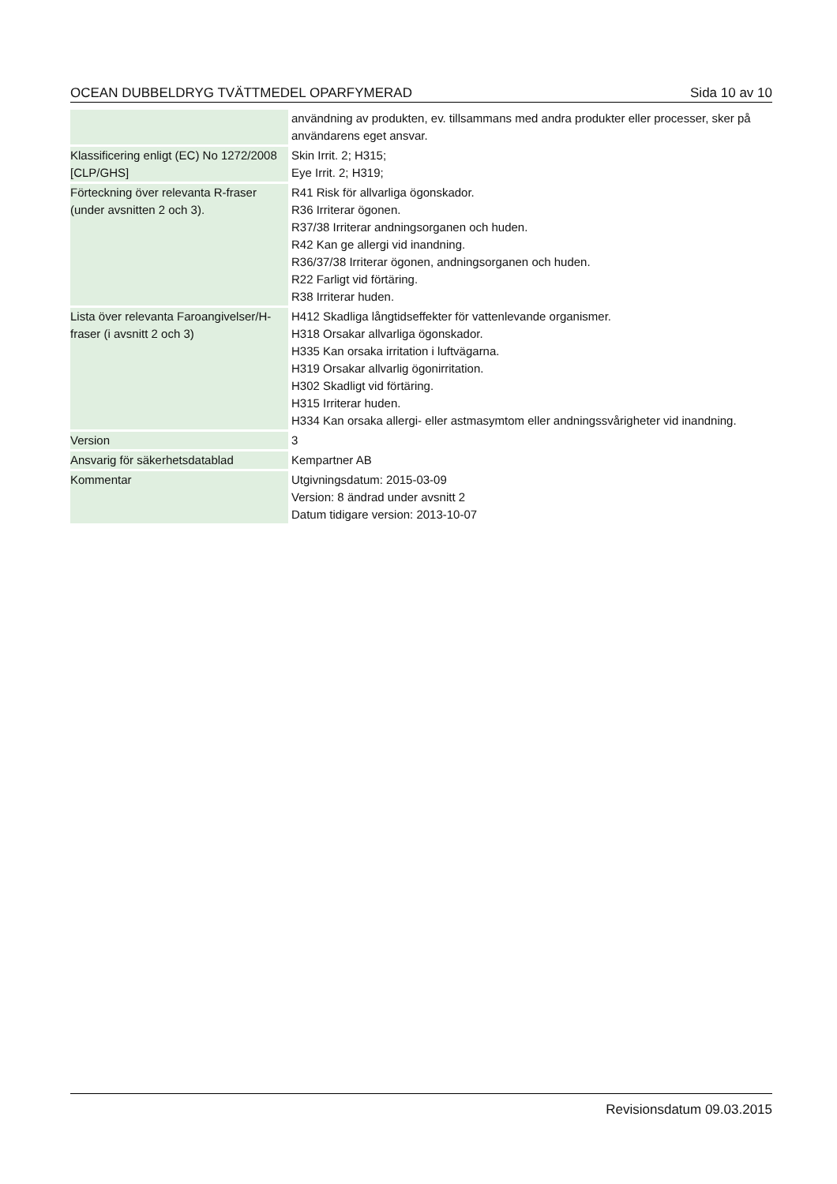OCEAN DUBBELDRYG TVÄTTMEDEL OPARFYMERAD Sida 10 av 10
| | användning av produkten, ev. tillsammans med andra produkter eller processer, sker på användarens eget ansvar. |
| Klassificering enligt (EC) No 1272/2008 [CLP/GHS] | Skin Irrit. 2; H315; Eye Irrit. 2; H319; |
| Förteckning över relevanta R-fraser (under avsnitten 2 och 3). | R41 Risk för allvarliga ögonskador. R36 Irriterar ögonen. R37/38 Irriterar andningsorganen och huden. R42 Kan ge allergi vid inandning. R36/37/38 Irriterar ögonen, andningsorganen och huden. R22 Farligt vid förtäring. R38 Irriterar huden. |
| Lista över relevanta Faroangivelser/H-fraser (i avsnitt 2 och 3) | H412 Skadliga långtidseffekter för vattenlevande organismer. H318 Orsakar allvarliga ögonskador. H335 Kan orsaka irritation i luftvägarna. H319 Orsakar allvarlig ögonirritation. H302 Skadligt vid förtäring. H315 Irriterar huden. H334 Kan orsaka allergi- eller astmasymtom eller andningssvårigheter vid inandning. |
| Version | 3 |
| Ansvarig för säkerhetsdatablad | Kempartner AB |
| Kommentar | Utgivningsdatum: 2015-03-09 Version: 8 ändrad under avsnitt 2 Datum tidigare version: 2013-10-07 |
Revisionsdatum 09.03.2015